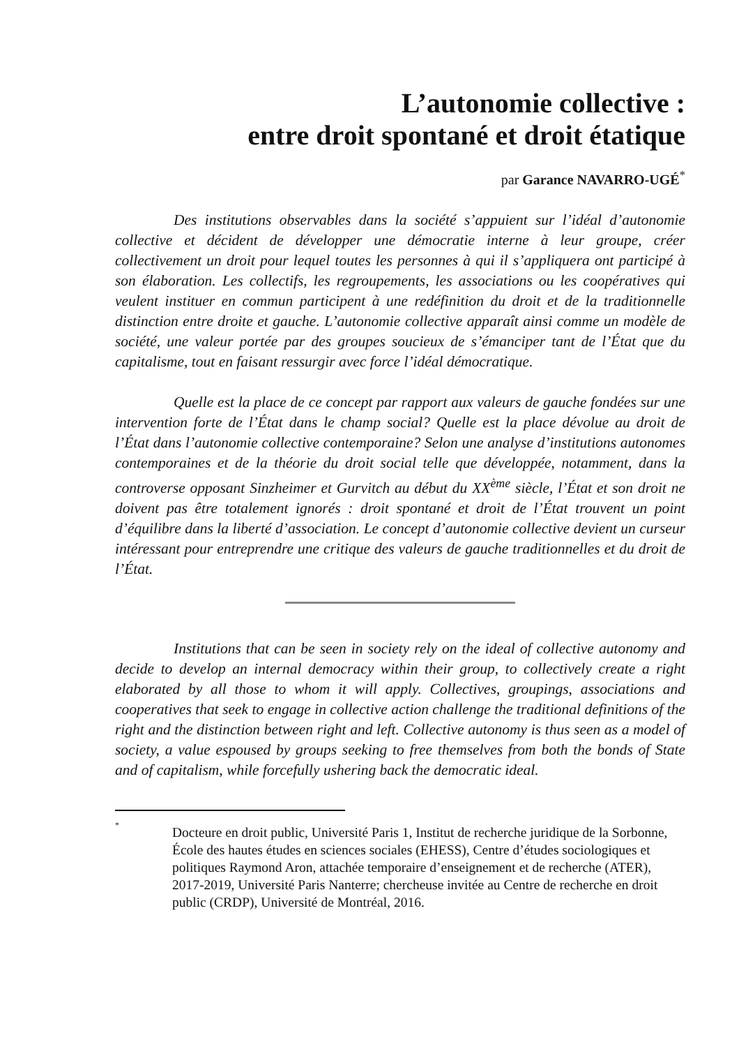L’autonomie collective :
entre droit spontané et droit étatique
par Garance NAVARRO-UGÉ<sup>*</sup>
Des institutions observables dans la société s’appuient sur l’idéal d’autonomie collective et décident de développer une démocratie interne à leur groupe, créer collectivement un droit pour lequel toutes les personnes à qui il s’appliquera ont participé à son élaboration. Les collectifs, les regroupements, les associations ou les coopératives qui veulent instituer en commun participent à une redéfinition du droit et de la traditionnelle distinction entre droite et gauche. L’autonomie collective apparaît ainsi comme un modèle de société, une valeur portée par des groupes soucieux de s’émanciper tant de l’État que du capitalisme, tout en faisant ressurgir avec force l’idéal démocratique.
Quelle est la place de ce concept par rapport aux valeurs de gauche fondées sur une intervention forte de l’État dans le champ social? Quelle est la place dévolue au droit de l’État dans l’autonomie collective contemporaine? Selon une analyse d’institutions autonomes contemporaines et de la théorie du droit social telle que développée, notamment, dans la controverse opposant Sinzheimer et Gurvitch au début du XX<sup>ème</sup> siècle, l’État et son droit ne doivent pas être totalement ignorés : droit spontané et droit de l’État trouvent un point d’équilibre dans la liberté d’association. Le concept d’autonomie collective devient un curseur intéressant pour entreprendre une critique des valeurs de gauche traditionnelles et du droit de l’État.
Institutions that can be seen in society rely on the ideal of collective autonomy and decide to develop an internal democracy within their group, to collectively create a right elaborated by all those to whom it will apply. Collectives, groupings, associations and cooperatives that seek to engage in collective action challenge the traditional definitions of the right and the distinction between right and left. Collective autonomy is thus seen as a model of society, a value espoused by groups seeking to free themselves from both the bonds of State and of capitalism, while forcefully ushering back the democratic ideal.
*
Docteure en droit public, Université Paris 1, Institut de recherche juridique de la Sorbonne, École des hautes études en sciences sociales (EHESS), Centre d’études sociologiques et politiques Raymond Aron, attachée temporaire d’enseignement et de recherche (ATER), 2017-2019, Université Paris Nanterre; chercheuse invitée au Centre de recherche en droit public (CRDP), Université de Montréal, 2016.